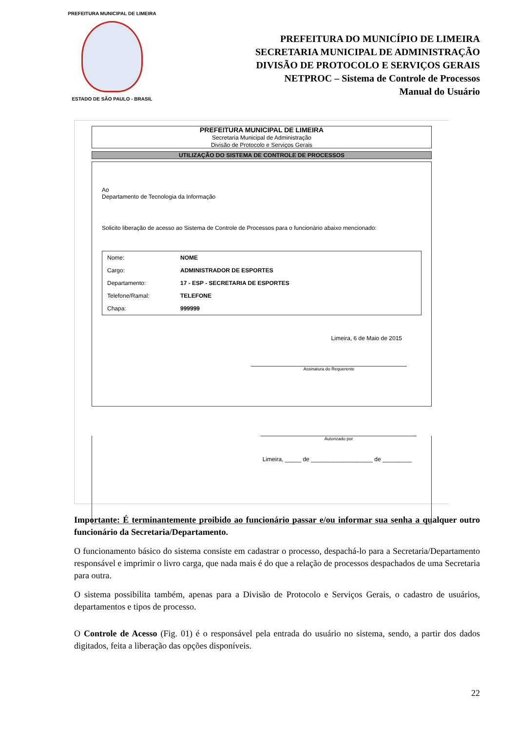PREFEITURA MUNICIPAL DE LIMEIRA
ESTADO DE SÃO PAULO - BRASIL
PREFEITURA DO MUNICÍPIO DE LIMEIRA
SECRETARIA MUNICIPAL DE ADMINISTRAÇÃO
DIVISÃO DE PROTOCOLO E SERVIÇOS GERAIS
NETPROC – Sistema de Controle de Processos
Manual do Usuário
PREFEITURA MUNICIPAL DE LIMEIRA
Secretaria Municipal de Administração
Divisão de Protocolo e Serviços Gerais
UTILIZAÇÃO DO SISTEMA DE CONTROLE DE PROCESSOS
Ao
Departamento de Tecnologia da Informação
Solicito liberação de acesso ao Sistema de Controle de Processos para o funcionário abaixo mencionado:
| Nome: | NOME |
| Cargo: | ADMINISTRADOR DE ESPORTES |
| Departamento: | 17 - ESP - SECRETARIA DE ESPORTES |
| Telefone/Ramal: | TELEFONE |
| Chapa: | 999999 |
Limeira, 6 de Maio de 2015
Assinatura do Requerente
Autorizado por
Limeira, _____ de ___________________ de _________
Importante: É terminantemente proibido ao funcionário passar e/ou informar sua senha a qualquer outro funcionário da Secretaria/Departamento.
O funcionamento básico do sistema consiste em cadastrar o processo, despachá-lo para a Secretaria/Departamento responsável e imprimir o livro carga, que nada mais é do que a relação de processos despachados de uma Secretaria para outra.
O sistema possibilita também, apenas para a Divisão de Protocolo e Serviços Gerais, o cadastro de usuários, departamentos e tipos de processo.
O Controle de Acesso (Fig. 01) é o responsável pela entrada do usuário no sistema, sendo, a partir dos dados digitados, feita a liberação das opções disponíveis.
22